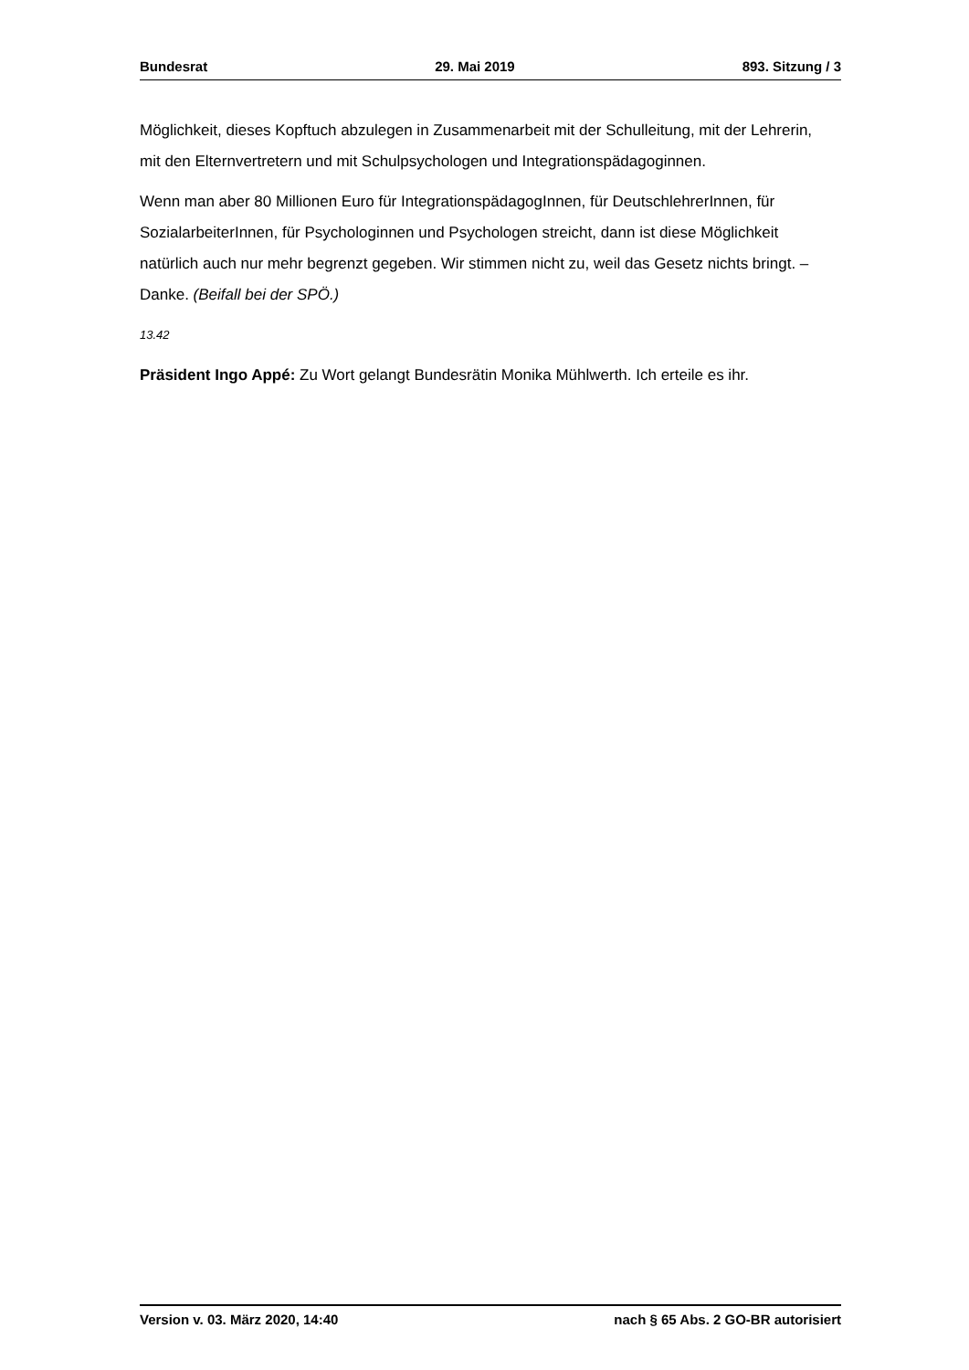Bundesrat 29. Mai 2019 893. Sitzung / 3
Möglichkeit, dieses Kopftuch abzulegen in Zusammenarbeit mit der Schulleitung, mit der Lehrerin, mit den Elternvertretern und mit Schulpsychologen und Integrations­pädagoginnen.
Wenn man aber 80 Millionen Euro für IntegrationspädagogInnen, für DeutschlehrerIn­nen, für SozialarbeiterInnen, für Psychologinnen und Psychologen streicht, dann ist diese Möglichkeit natürlich auch nur mehr begrenzt gegeben. Wir stimmen nicht zu, weil das Gesetz nichts bringt. – Danke. (Beifall bei der SPÖ.)
13.42
Präsident Ingo Appé: Zu Wort gelangt Bundesrätin Monika Mühlwerth. Ich erteile es ihr.
Version v. 03. März 2020, 14:40 nach § 65 Abs. 2 GO-BR autorisiert